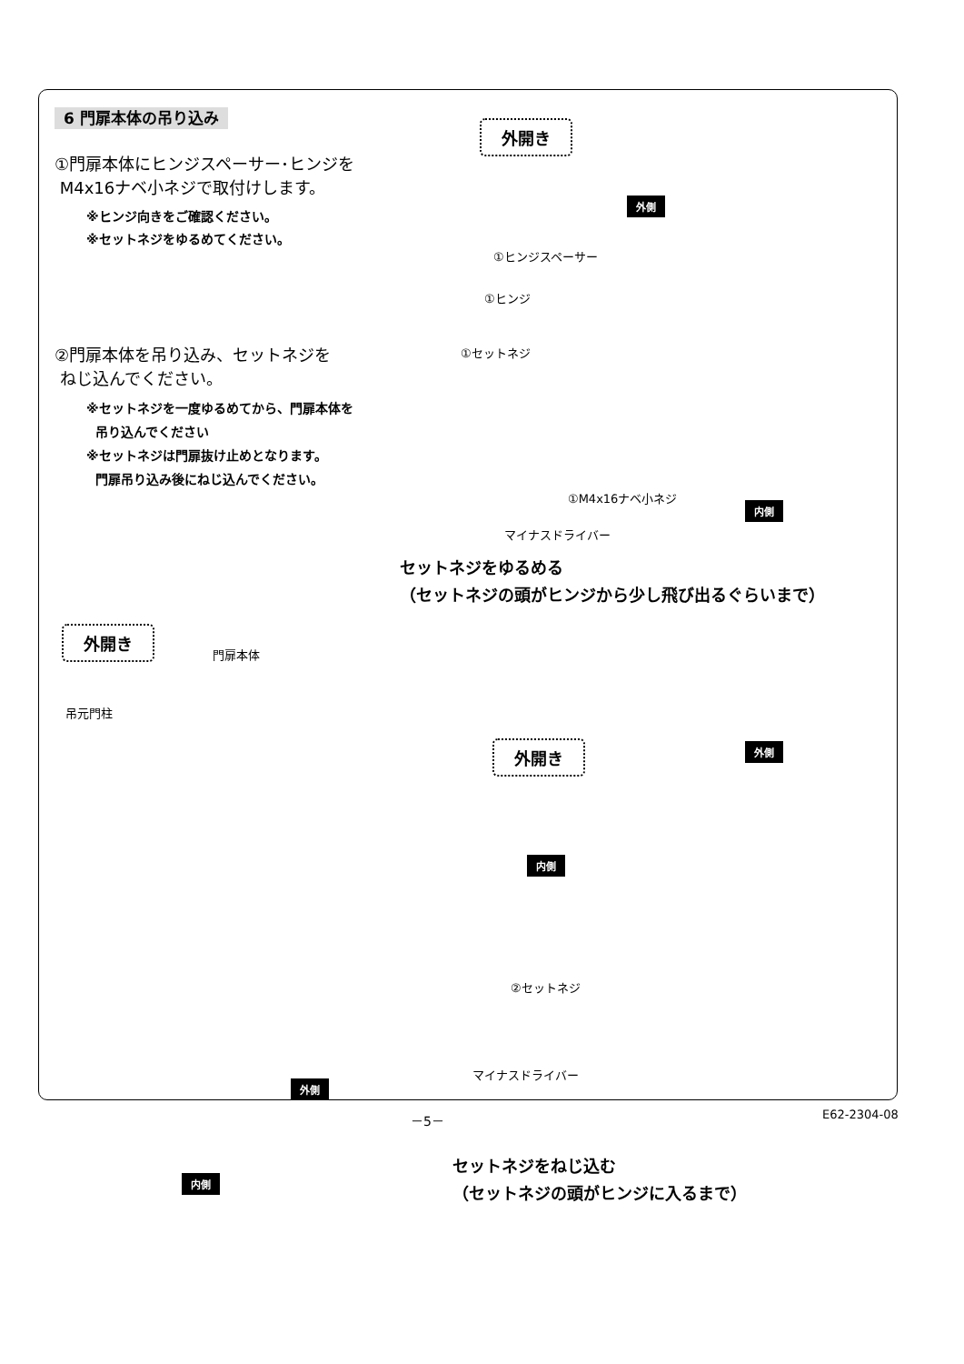6 門扉本体の吊り込み
①門扉本体にヒンジスペーサー･ヒンジを
M4x16ナベ小ネジで取付けします。
※ヒンジ向きをご確認ください。
※セットネジをゆるめてください。
②門扉本体を吊り込み、セットネジを
ねじ込んでください。
※セットネジを一度ゆるめてから、門扉本体を
吊り込んでください
※セットネジは門扉抜け止めとなります。
門扉吊り込み後にねじ込んでください。
外開き
外側
①ヒンジスペーサー
①ヒンジ
①セットネジ
①M4x16ナベ小ネジ
内側
マイナスドライバー
セットネジをゆるめる
（セットネジの頭がヒンジから少し飛び出るぐらいまで）
外開き
門扉本体
吊元門柱
外開き 外側
内側
②セットネジ
マイナスドライバー
外側
内側
セットネジをねじ込む
（セットネジの頭がヒンジに入るまで）
－5－ E62-2304-08